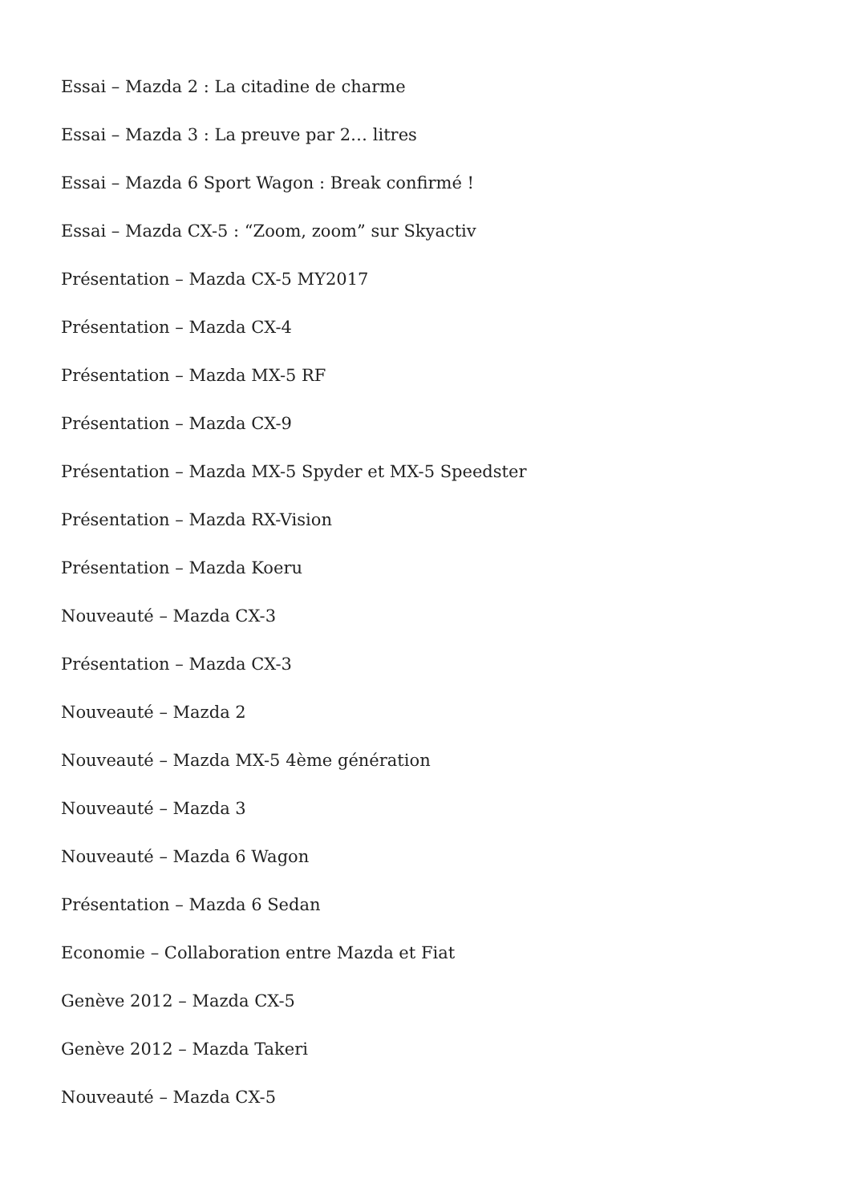Essai – Mazda 2 : La citadine de charme
Essai – Mazda 3 : La preuve par 2… litres
Essai – Mazda 6 Sport Wagon : Break confirmé !
Essai – Mazda CX-5 : “Zoom, zoom” sur Skyactiv
Présentation – Mazda CX-5 MY2017
Présentation – Mazda CX-4
Présentation – Mazda MX-5 RF
Présentation – Mazda CX-9
Présentation – Mazda MX-5 Spyder et MX-5 Speedster
Présentation – Mazda RX-Vision
Présentation – Mazda Koeru
Nouveauté – Mazda CX-3
Présentation – Mazda CX-3
Nouveauté – Mazda 2
Nouveauté – Mazda MX-5 4ème génération
Nouveauté – Mazda 3
Nouveauté – Mazda 6 Wagon
Présentation – Mazda 6 Sedan
Economie – Collaboration entre Mazda et Fiat
Genève 2012 – Mazda CX-5
Genève 2012 – Mazda Takeri
Nouveauté – Mazda CX-5